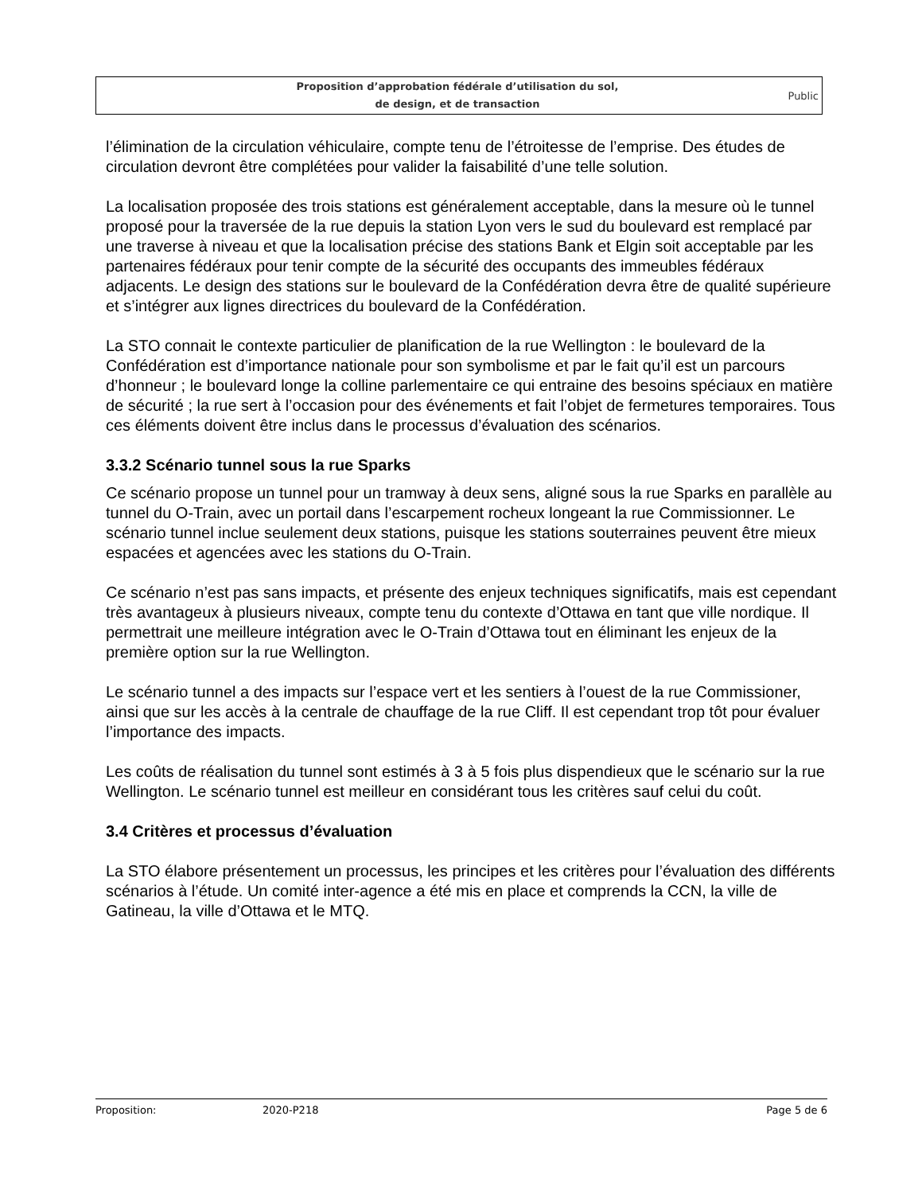Proposition d’approbation fédérale d’utilisation du sol,
de design, et de transaction
Public
l’élimination de la circulation véhiculaire, compte tenu de l’étroitesse de l’emprise. Des études de circulation devront être complétées pour valider la faisabilité d’une telle solution.
La localisation proposée des trois stations est généralement acceptable, dans la mesure où le tunnel proposé pour la traversée de la rue depuis la station Lyon vers le sud du boulevard est remplacé par une traverse à niveau et que la localisation précise des stations Bank et Elgin soit acceptable par les partenaires fédéraux pour tenir compte de la sécurité des occupants des immeubles fédéraux adjacents. Le design des stations sur le boulevard de la Confédération devra être de qualité supérieure et s’intégrer aux lignes directrices du boulevard de la Confédération.
La STO connait le contexte particulier de planification de la rue Wellington : le boulevard de la Confédération est d’importance nationale pour son symbolisme et par le fait qu’il est un parcours d’honneur ; le boulevard longe la colline parlementaire ce qui entraine des besoins spéciaux en matière de sécurité ; la rue sert à l’occasion pour des événements et fait l’objet de fermetures temporaires. Tous ces éléments doivent être inclus dans le processus d’évaluation des scénarios.
3.3.2 Scénario tunnel sous la rue Sparks
Ce scénario propose un tunnel pour un tramway à deux sens, aligné sous la rue Sparks en parallèle au tunnel du O-Train, avec un portail dans l’escarpement rocheux longeant la rue Commissionner. Le scénario tunnel inclue seulement deux stations, puisque les stations souterraines peuvent être mieux espacées et agencées avec les stations du O-Train.
Ce scénario n’est pas sans impacts, et présente des enjeux techniques significatifs, mais est cependant très avantageux à plusieurs niveaux, compte tenu du contexte d’Ottawa en tant que ville nordique. Il permettrait une meilleure intégration avec le O-Train d’Ottawa tout en éliminant les enjeux de la première option sur la rue Wellington.
Le scénario tunnel a des impacts sur l’espace vert et les sentiers à l’ouest de la rue Commissioner, ainsi que sur les accès à la centrale de chauffage de la rue Cliff. Il est cependant trop tôt pour évaluer l’importance des impacts.
Les coûts de réalisation du tunnel sont estimés à 3 à 5 fois plus dispendieux que le scénario sur la rue Wellington. Le scénario tunnel est meilleur en considérant tous les critères sauf celui du coût.
3.4 Critères et processus d’évaluation
La STO élabore présentement un processus, les principes et les critères pour l’évaluation des différents scénarios à l’étude. Un comité inter-agence a été mis en place et comprends la CCN, la ville de Gatineau, la ville d’Ottawa et le MTQ.
Proposition: 2020-P218 Page 5 de 6